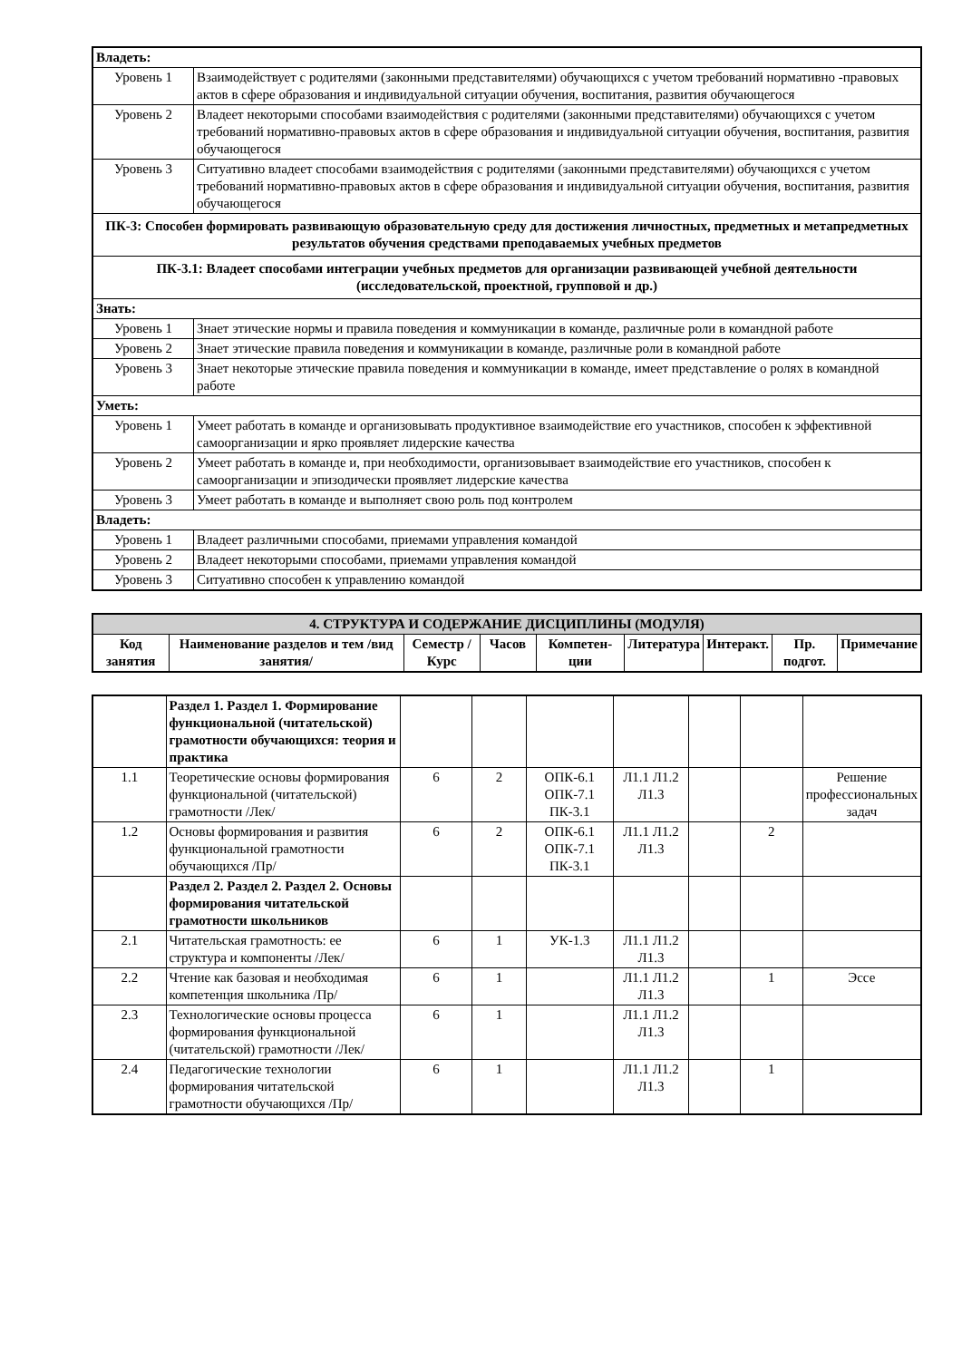| Владеть: | |
| Уровень 1 | Взаимодействует с родителями (законными представителями) обучающихся с учетом требований нормативно -правовых актов в сфере образования и индивидуальной ситуации обучения, воспитания, развития обучающегося |
| Уровень 2 | Владеет некоторыми способами взаимодействия с родителями (законными представителями) обучающихся с учетом требований нормативно-правовых актов в сфере образования и индивидуальной ситуации обучения, воспитания, развития обучающегося |
| Уровень 3 | Ситуативно владеет способами взаимодействия с родителями (законными представителями) обучающихся с учетом требований нормативно-правовых актов в сфере образования и индивидуальной ситуации обучения, воспитания, развития обучающегося |
| ПК-3: Способен формировать развивающую образовательную среду для достижения личностных, предметных и метапредметных результатов обучения средствами преподаваемых учебных предметов | |
| ПК-3.1: Владеет способами интеграции учебных предметов для организации развивающей учебной деятельности (исследовательской, проектной, групповой и др.) | |
| Знать: | |
| Уровень 1 | Знает этические нормы и правила поведения и коммуникации в команде, различные роли в командной работе |
| Уровень 2 | Знает этические правила поведения и коммуникации в команде, различные роли в командной работе |
| Уровень 3 | Знает некоторые этические правила поведения и коммуникации в команде, имеет представление о ролях в командной работе |
| Уметь: | |
| Уровень 1 | Умеет работать в команде и организовывать продуктивное взаимодействие его участников, способен к эффективной самоорганизации и ярко проявляет лидерские качества |
| Уровень 2 | Умеет работать в команде и, при необходимости, организовывает взаимодействие его участников, способен к самоорганизации и эпизодически проявляет лидерские качества |
| Уровень 3 | Умеет работать в команде и выполняет свою роль под контролем |
| Владеть: | |
| Уровень 1 | Владеет различными способами, приемами управления командой |
| Уровень 2 | Владеет некоторыми способами, приемами управления командой |
| Уровень 3 | Ситуативно способен к управлению командой |
| 4. СТРУКТУРА И СОДЕРЖАНИЕ ДИСЦИПЛИНЫ (МОДУЛЯ) | | | | | | | | |
| --- | --- | --- | --- | --- | --- | --- | --- | --- |
| Код занятия | Наименование разделов и тем /вид занятия/ | Семестр / Курс | Часов | Компетен-ции | Литература | Интеракт. | Пр. подгот. | Примечание |
| | Раздел 1. Раздел 1. Формирование функциональной (читательской) грамотности обучающихся: теория и практика | | | | | | | |
| 1.1 | Теоретические основы формирования функциональной (читательской) грамотности /Лек/ | 6 | 2 | ОПК-6.1 ОПК-7.1 ПК-3.1 | Л1.1 Л1.2 Л1.3 | | | Решение профессиональных задач |
| 1.2 | Основы формирования и развития функциональной грамотности обучающихся /Пр/ | 6 | 2 | ОПК-6.1 ОПК-7.1 ПК-3.1 | Л1.1 Л1.2 Л1.3 | | 2 | |
| | Раздел 2. Раздел 2. Раздел 2. Основы формирования читательской грамотности школьников | | | | | | | |
| 2.1 | Читательская грамотность: ее структура и компоненты /Лек/ | 6 | 1 | УК-1.3 | Л1.1 Л1.2 Л1.3 | | | |
| 2.2 | Чтение как базовая и необходимая компетенция школьника /Пр/ | 6 | 1 | | Л1.1 Л1.2 Л1.3 | | 1 | Эссе |
| 2.3 | Технологические основы процесса формирования функциональной (читательской) грамотности /Лек/ | 6 | 1 | | Л1.1 Л1.2 Л1.3 | | | |
| 2.4 | Педагогические технологии формирования читательской грамотности обучающихся /Пр/ | 6 | 1 | | Л1.1 Л1.2 Л1.3 | | 1 | |